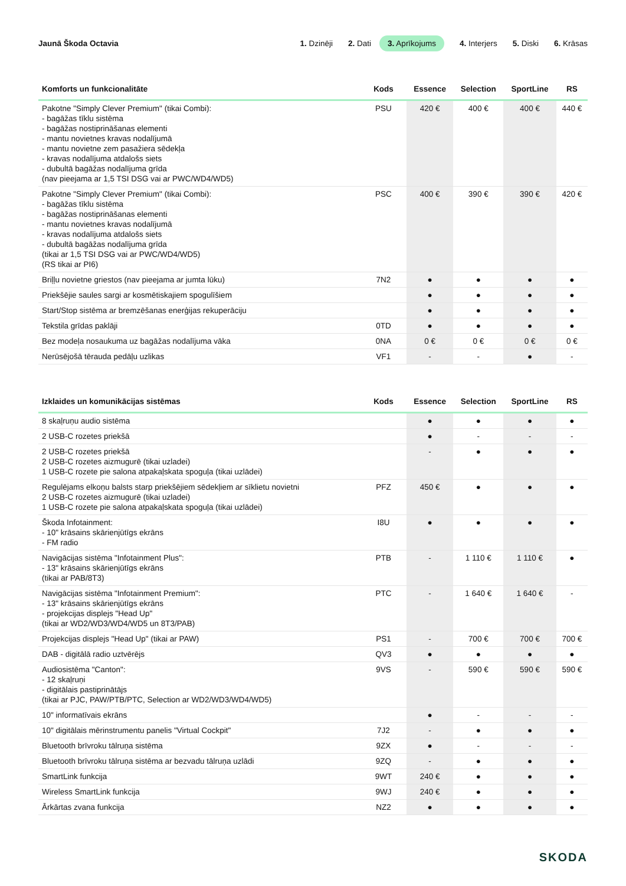Jaunā Škoda Octavia
1. Dzinēji 2. Dati 3. Aprīkojums 4. Interjers 5. Diski 6. Krāsas
| Komforts un funkcionalitāte | Kods | Essence | Selection | SportLine | RS |
| --- | --- | --- | --- | --- | --- |
| Pakotne "Simply Clever Premium" (tikai Combi): - bagāžas tīklu sistēma - bagāžas nostiprināšanas elementi - mantu novietnes kravas nodalījumā - mantu novietne zem pasažiera sēdekļa - kravas nodalījuma atdalošs siets - dubultā bagāžas nodalījuma grīda (nav pieejama ar 1,5 TSI DSG vai ar PWC/WD4/WD5) | PSU | 420 € | 400 € | 400 € | 440 € |
| Pakotne "Simply Clever Premium" (tikai Combi): - bagāžas tīklu sistēma - bagāžas nostiprināšanas elementi - mantu novietnes kravas nodalījumā - kravas nodalījuma atdalošs siets - dubultā bagāžas nodalījuma grīda (tikai ar 1,5 TSI DSG vai ar PWC/WD4/WD5) (RS tikai ar PI6) | PSC | 400 € | 390 € | 390 € | 420 € |
| Briļļu novietne griestos (nav pieejama ar jumta lūku) | 7N2 | ● | ● | ● | ● |
| Priekšējie saules sargi ar kosmētiskajiem spogulīšiem | | ● | ● | ● | ● |
| Start/Stop sistēma ar bremzēšanas enerģijas rekuperāciju | | ● | ● | ● | ● |
| Tekstila grīdas paklāji | 0TD | ● | ● | ● | ● |
| Bez modeļa nosaukuma uz bagāžas nodalījuma vāka | 0NA | 0 € | 0 € | 0 € | 0 € |
| Nerūsējošā tērauda pedāļu uzlikas | VF1 | - | - | ● | - |
| Izklaides un komunikācijas sistēmas | Kods | Essence | Selection | SportLine | RS |
| --- | --- | --- | --- | --- | --- |
| 8 skaļruņu audio sistēma | | ● | ● | ● | ● |
| 2 USB-C rozetes priekšā | | ● | - | - | - |
| 2 USB-C rozetes priekšā 2 USB-C rozetes aizmugurē (tikai uzladei) 1 USB-C rozete pie salona atpakaļskata spoguļa (tikai uzlādei) | | - | ● | ● | ● |
| Regulējams elkoņu balsts starp priekšējiem sēdekļiem ar sīklietu novietni 2 USB-C rozetes aizmugurē (tikai uzladei) 1 USB-C rozete pie salona atpakaļskata spoguļa (tikai uzlādei) | PFZ | 450 € | ● | ● | ● |
| Škoda Infotainment: - 10" krāsains skārienjūtīgs ekrāns - FM radio | I8U | ● | ● | ● | ● |
| Navigācijas sistēma "Infotainment Plus": - 13" krāsains skārienjūtīgs ekrāns (tikai ar PAB/8T3) | PTB | - | 1 110 € | 1 110 € | ● |
| Navigācijas sistēma "Infotainment Premium": - 13" krāsains skārienjūtīgs ekrāns - projekcijas displejs "Head Up" (tikai ar WD2/WD3/WD4/WD5 un 8T3/PAB) | PTC | - | 1 640 € | 1 640 € | - |
| Projekcijas displejs "Head Up" (tikai ar PAW) | PS1 | - | 700 € | 700 € | 700 € |
| DAB - digitālā radio uztvērējs | QV3 | ● | ● | ● | ● |
| Audiosistēma "Canton": - 12 skaļruņi - digitālais pastiprinātājs (tikai ar PJC, PAW/PTB/PTC, Selection ar WD2/WD3/WD4/WD5) | 9VS | - | 590 € | 590 € | 590 € |
| 10" informatīvais ekrāns | | ● | - | - | - |
| 10" digitālais mērinstrumentu panelis "Virtual Cockpit" | 7J2 | - | ● | ● | ● |
| Bluetooth brīvroku tālruņa sistēma | 9ZX | ● | - | - | - |
| Bluetooth brīvroku tālruņa sistēma ar bezvadu tālruņa uzlādi | 9ZQ | - | ● | ● | ● |
| SmartLink funkcija | 9WT | 240 € | ● | ● | ● |
| Wireless SmartLink funkcija | 9WJ | 240 € | ● | ● | ● |
| Ārkārtas zvana funkcija | NZ2 | ● | ● | ● | ● |
SKODA